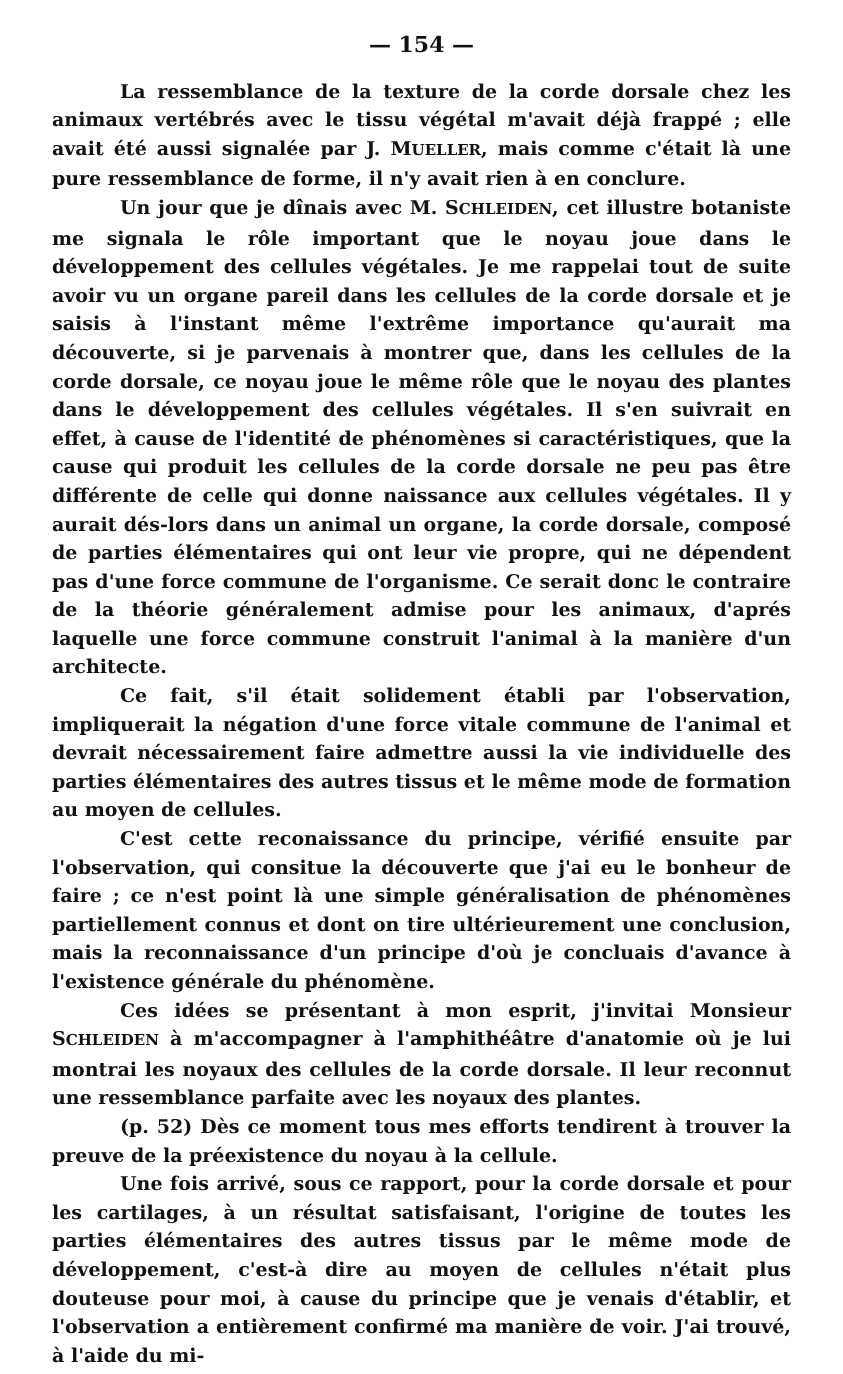— 154 —
La ressemblance de la texture de la corde dorsale chez les animaux vertébrés avec le tissu végétal m'avait déjà frappé ; elle avait été aussi signalée par J. MUELLER, mais comme c'était là une pure ressemblance de forme, il n'y avait rien à en conclure.
Un jour que je dînais avec M. SCHLEIDEN, cet illustre botaniste me signala le rôle important que le noyau joue dans le développement des cellules végétales. Je me rappelai tout de suite avoir vu un organe pareil dans les cellules de la corde dorsale et je saisis à l'instant même l'extrême importance qu'aurait ma découverte, si je parvenais à montrer que, dans les cellules de la corde dorsale, ce noyau joue le même rôle que le noyau des plantes dans le développement des cellules végétales. Il s'en suivrait en effet, à cause de l'identité de phénomènes si caractéristiques, que la cause qui produit les cellules de la corde dorsale ne peu pas être différente de celle qui donne naissance aux cellules végétales. Il y aurait dés-lors dans un animal un organe, la corde dorsale, composé de parties élémentaires qui ont leur vie propre, qui ne dépendent pas d'une force commune de l'organisme. Ce serait donc le contraire de la théorie généralement admise pour les animaux, d'aprés laquelle une force commune construit l'animal à la manière d'un architecte.
Ce fait, s'il était solidement établi par l'observation, impliquerait la négation d'une force vitale commune de l'animal et devrait nécessairement faire admettre aussi la vie individuelle des parties élémentaires des autres tissus et le même mode de formation au moyen de cellules.
C'est cette reconaissance du principe, vérifié ensuite par l'observation, qui consitue la découverte que j'ai eu le bonheur de faire ; ce n'est point là une simple généralisation de phénomènes partiellement connus et dont on tire ultérieurement une conclusion, mais la reconnaissance d'un principe d'où je concluais d'avance à l'existence générale du phénomène.
Ces idées se présentant à mon esprit, j'invitai Monsieur SCHLEIDEN à m'accompagner à l'amphithéâtre d'anatomie où je lui montrai les noyaux des cellules de la corde dorsale. Il leur reconnut une ressemblance parfaite avec les noyaux des plantes.
(p. 52) Dès ce moment tous mes efforts tendirent à trouver la preuve de la préexistence du noyau à la cellule.
Une fois arrivé, sous ce rapport, pour la corde dorsale et pour les cartilages, à un résultat satisfaisant, l'origine de toutes les parties élémentaires des autres tissus par le même mode de développement, c'est-à dire au moyen de cellules n'était plus douteuse pour moi, à cause du principe que je venais d'établir, et l'observation a entièrement confirmé ma manière de voir. J'ai trouvé, à l'aide du mi-